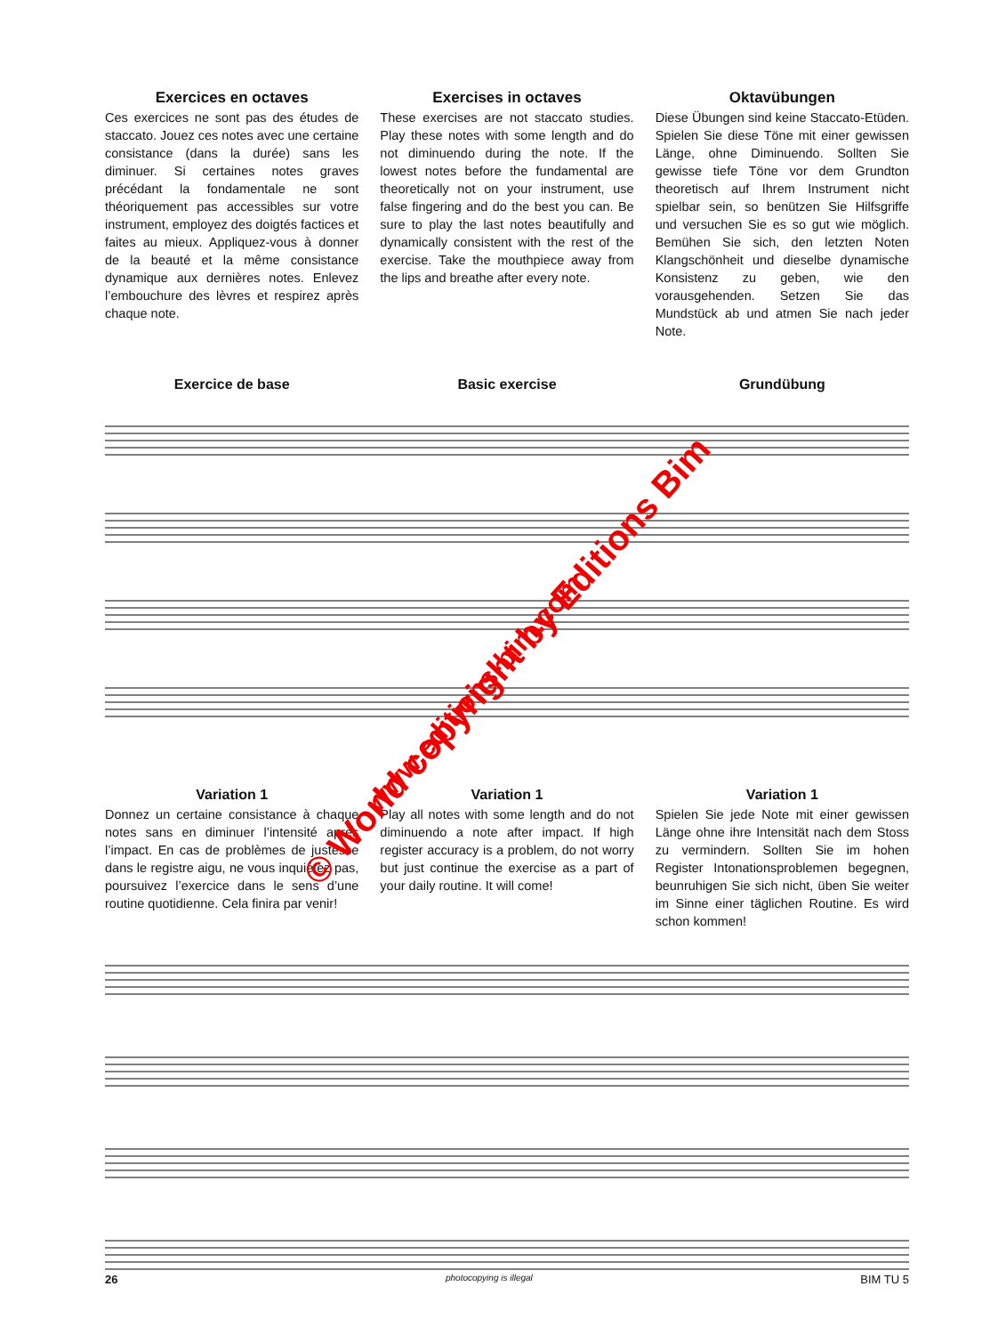Exercices en octaves
Ces exercices ne sont pas des études de staccato. Jouez ces notes avec une certaine consistance (dans la durée) sans les diminuer. Si certaines notes graves précédant la fondamentale ne sont théoriquement pas accessibles sur votre instrument, employez des doigtés factices et faites au mieux. Appliquez-vous à donner de la beauté et la même consistance dynamique aux dernières notes. Enlevez l’embouchure des lèvres et respirez après chaque note.
Exercises in octaves
These exercises are not staccato studies. Play these notes with some length and do not diminuendo during the note. If the lowest notes before the fundamental are theoretically not on your instrument, use false fingering and do the best you can. Be sure to play the last notes beautifully and dynamically consistent with the rest of the exercise. Take the mouthpiece away from the lips and breathe after every note.
Oktavübungen
Diese Übungen sind keine Staccato-Etüden. Spielen Sie diese Töne mit einer gewissen Länge, ohne Diminuendo. Sollten Sie gewisse tiefe Töne vor dem Grundton theoretisch auf Ihrem Instrument nicht spielbar sein, so benützen Sie Hilfsgriffe und versuchen Sie es so gut wie möglich. Bemühen Sie sich, den letzten Noten Klangschönheit und dieselbe dynamische Konsistenz zu geben, wie den vorausgehenden. Setzen Sie das Mundstück ab und atmen Sie nach jeder Note.
Exercice de base Basic exercise Grundübung
Variation 1
Donnez un certaine consistance à chaque notes sans en diminuer l’intensité après l’impact. En cas de problèmes de justesse dans le registre aigu, ne vous inquiétez pas, poursuivez l’exercice dans le sens d’une routine quotidienne. Cela finira par venir!
Variation 1
Play all notes with some length and do not diminuendo a note after impact. If high register accuracy is a problem, do not worry but just continue the exercise as a part of your daily routine. It will come!
Variation 1
Spielen Sie jede Note mit einer gewissen Länge ohne ihre Intensität nach dem Stoss zu vermindern. Sollten Sie im hohen Register Intonationsproblemen begegnen, beunruhigen Sie sich nicht, üben Sie weiter im Sinne einer täglichen Routine. Es wird schon kommen!
26 photocopying is illegal BIM TU 5
© World copyright by Editions Bim
www.editions-bim.com